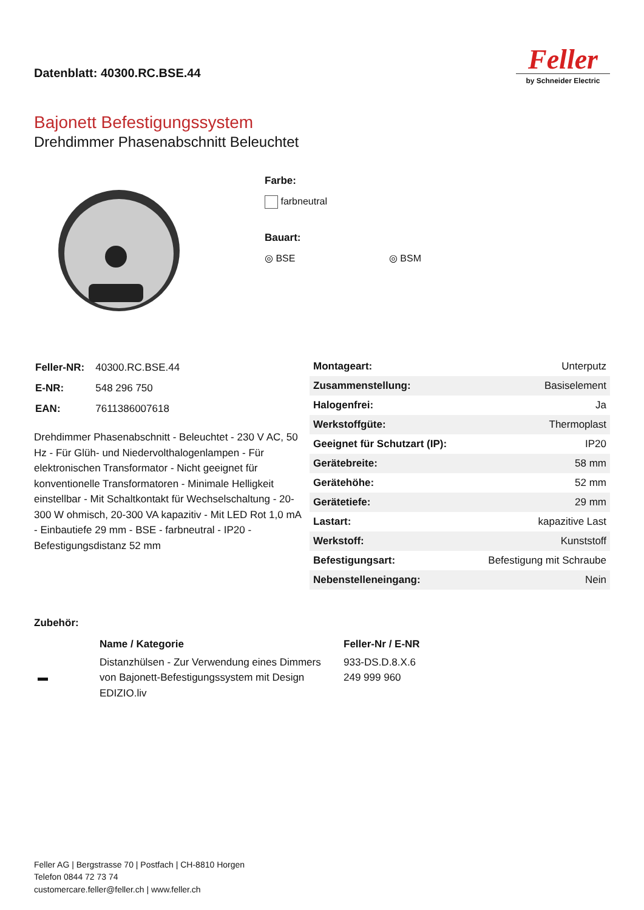Datenblatt: 40300.RC.BSE.44
Feller
by Schneider Electric
Bajonett Befestigungssystem
Drehdimmer Phasenabschnitt Beleuchtet
Farbe:
farbneutral
Bauart:
◎ BSE ◎ BSM
| Feller-NR: | 40300.RC.BSE.44 |
| E-NR: | 548 296 750 |
| EAN: | 7611386007618 |
Drehdimmer Phasenabschnitt - Beleuchtet - 230 V AC, 50 Hz - Für Glüh- und Niedervolthalogenlampen - Für elektronischen Transformator - Nicht geeignet für konventionelle Transformatoren - Minimale Helligkeit einstellbar - Mit Schaltkontakt für Wechselschaltung - 20-300 W ohmisch, 20-300 VA kapazitiv - Mit LED Rot 1,0 mA - Einbautiefe 29 mm - BSE - farbneutral - IP20 - Befestigungsdistanz 52 mm
| Montageart: | Unterputz |
| Zusammenstellung: | Basiselement |
| Halogenfrei: | Ja |
| Werkstoffgüte: | Thermoplast |
| Geeignet für Schutzart (IP): | IP20 |
| Gerätebreite: | 58 mm |
| Gerätehöhe: | 52 mm |
| Gerätetiefe: | 29 mm |
| Lastart: | kapazitive Last |
| Werkstoff: | Kunststoff |
| Befestigungsart: | Befestigung mit Schraube |
| Nebenstelleneingang: | Nein |
Zubehör:
| | Name / Kategorie | Feller-Nr / E-NR |
| --- | --- | --- |
| ▬ | Distanzhülsen - Zur Verwendung eines Dimmers von Bajonett-Befestigungssystem mit Design EDIZIO.liv | 933-DS.D.8.X.6 249 999 960 |
Feller AG | Bergstrasse 70 | Postfach | CH-8810 Horgen
Telefon 0844 72 73 74
customercare.feller@feller.ch | www.feller.ch